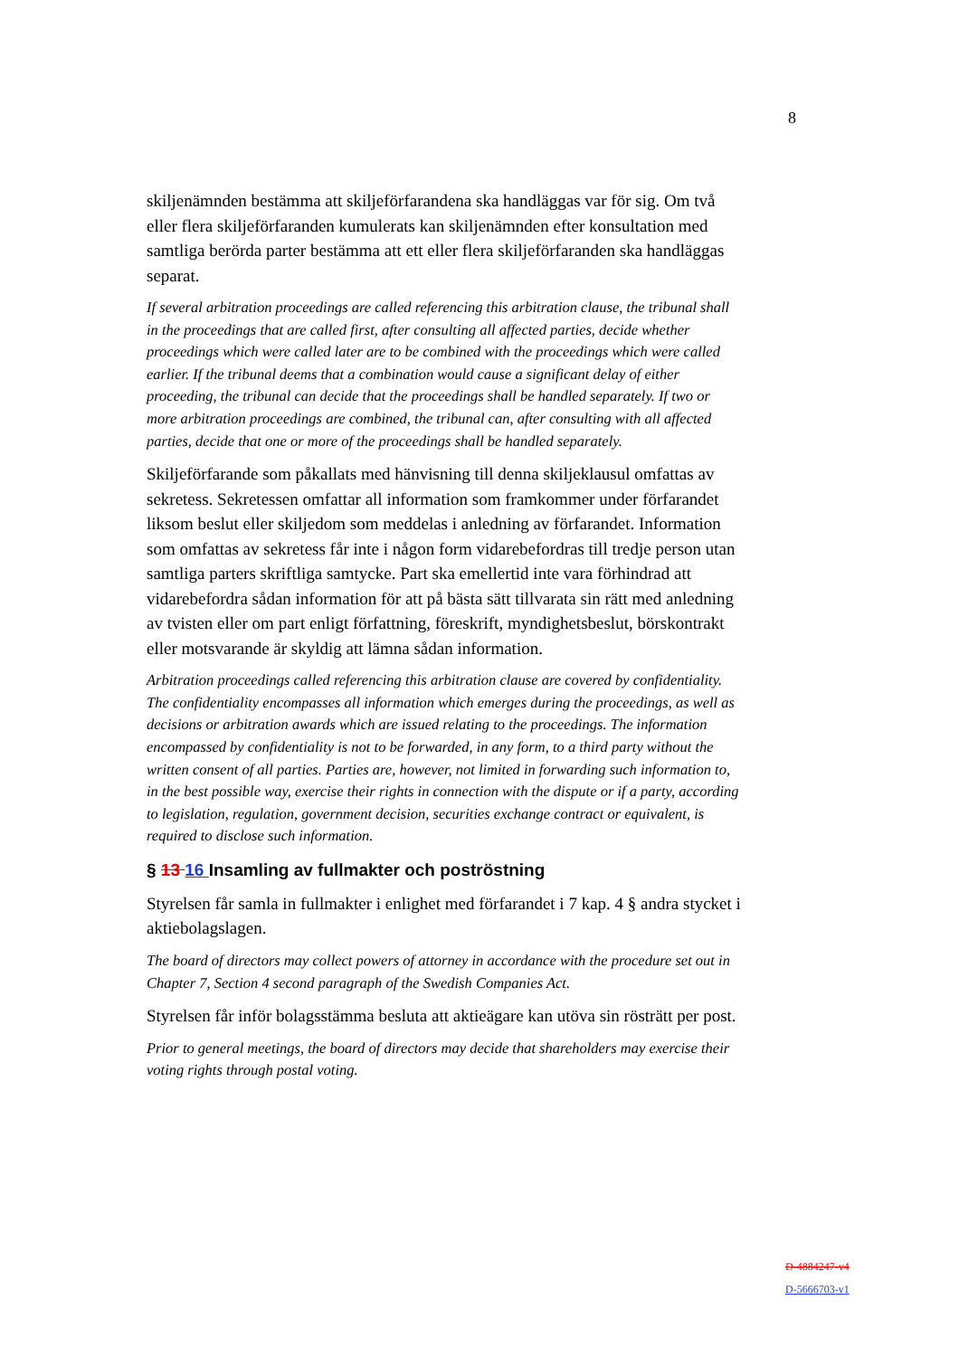8
skiljenämnden bestämma att skiljeförfarandena ska handläggas var för sig. Om två eller flera skiljeförfaranden kumulerats kan skiljenämnden efter konsultation med samtliga berörda parter bestämma att ett eller flera skiljeförfaranden ska handläggas separat.
If several arbitration proceedings are called referencing this arbitration clause, the tribunal shall in the proceedings that are called first, after consulting all affected parties, decide whether proceedings which were called later are to be combined with the proceedings which were called earlier. If the tribunal deems that a combination would cause a significant delay of either proceeding, the tribunal can decide that the proceedings shall be handled separately. If two or more arbitration proceedings are combined, the tribunal can, after consulting with all affected parties, decide that one or more of the proceedings shall be handled separately.
Skiljeförfarande som påkallats med hänvisning till denna skiljeklausul omfattas av sekretess. Sekretessen omfattar all information som framkommer under förfarandet liksom beslut eller skiljedom som meddelas i anledning av förfarandet. Information som omfattas av sekretess får inte i någon form vidarebefordras till tredje person utan samtliga parters skriftliga samtycke. Part ska emellertid inte vara förhindrad att vidarebefordra sådan information för att på bästa sätt tillvarata sin rätt med anledning av tvisten eller om part enligt författning, föreskrift, myndighetsbeslut, börskontrakt eller motsvarande är skyldig att lämna sådan information.
Arbitration proceedings called referencing this arbitration clause are covered by confidentiality. The confidentiality encompasses all information which emerges during the proceedings, as well as decisions or arbitration awards which are issued relating to the proceedings. The information encompassed by confidentiality is not to be forwarded, in any form, to a third party without the written consent of all parties. Parties are, however, not limited in forwarding such information to, in the best possible way, exercise their rights in connection with the dispute or if a party, according to legislation, regulation, government decision, securities exchange contract or equivalent, is required to disclose such information.
§ 13 16 Insamling av fullmakter och poströstning
Styrelsen får samla in fullmakter i enlighet med förfarandet i 7 kap. 4 § andra stycket i aktiebolagslagen.
The board of directors may collect powers of attorney in accordance with the procedure set out in Chapter 7, Section 4 second paragraph of the Swedish Companies Act.
Styrelsen får inför bolagsstämma besluta att aktieägare kan utöva sin rösträtt per post.
Prior to general meetings, the board of directors may decide that shareholders may exercise their voting rights through postal voting.
D-4884247-v4
D-5666703-v1